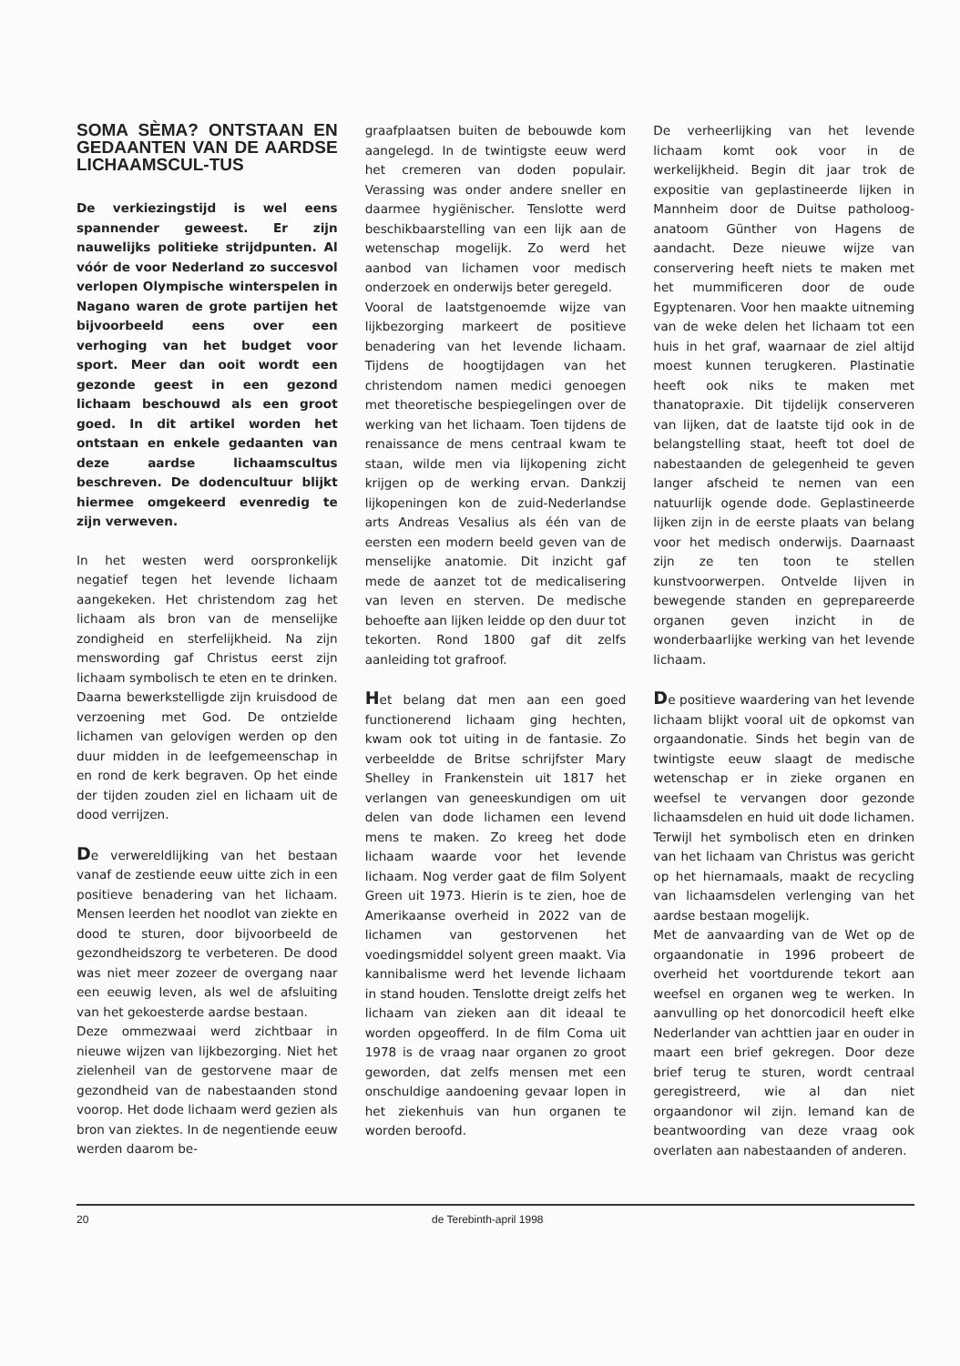SOMA SÈMA? ONTSTAAN EN GEDAANTEN VAN DE AARDSE LICHAAMSCUL-TUS
De verkiezingstijd is wel eens spannender geweest. Er zijn nauwelijks politieke strijdpunten. Al vóór de voor Nederland zo succesvol verlopen Olympische winterspelen in Nagano waren de grote partijen het bijvoorbeeld eens over een verhoging van het budget voor sport. Meer dan ooit wordt een gezonde geest in een gezond lichaam beschouwd als een groot goed. In dit artikel worden het ontstaan en enkele gedaanten van deze aardse lichaamscultus beschreven. De dodencultuur blijkt hiermee omgekeerd evenredig te zijn verweven.
In het westen werd oorspronkelijk negatief tegen het levende lichaam aangekeken. Het christendom zag het lichaam als bron van de menselijke zondigheid en sterfelijkheid. Na zijn menswording gaf Christus eerst zijn lichaam symbolisch te eten en te drinken. Daarna bewerkstelligde zijn kruisdood de verzoening met God. De ontzielde lichamen van gelovigen werden op den duur midden in de leefgemeenschap in en rond de kerk begraven. Op het einde der tijden zouden ziel en lichaam uit de dood verrijzen.
De verwereldlijking van het bestaan vanaf de zestiende eeuw uitte zich in een positieve benadering van het lichaam. Mensen leerden het noodlot van ziekte en dood te sturen, door bijvoorbeeld de gezondheidszorg te verbeteren. De dood was niet meer zozeer de overgang naar een eeuwig leven, als wel de afsluiting van het gekoesterde aardse bestaan.
Deze ommezwaai werd zichtbaar in nieuwe wijzen van lijkbezorging. Niet het zielenheil van de gestorvene maar de gezondheid van de nabestaanden stond voorop. Het dode lichaam werd gezien als bron van ziektes. In de negentiende eeuw werden daarom be-
graafplaatsen buiten de bebouwde kom aangelegd. In de twintigste eeuw werd het cremeren van doden populair. Verassing was onder andere sneller en daarmee hygiënischer. Tenslotte werd beschikbaarstelling van een lijk aan de wetenschap mogelijk. Zo werd het aanbod van lichamen voor medisch onderzoek en onderwijs beter geregeld.
Vooral de laatstgenoemde wijze van lijkbezorging markeert de positieve benadering van het levende lichaam. Tijdens de hoogtijdagen van het christendom namen medici genoegen met theoretische bespiegelingen over de werking van het lichaam. Toen tijdens de renaissance de mens centraal kwam te staan, wilde men via lijkopening zicht krijgen op de werking ervan. Dankzij lijkopeningen kon de zuid-Nederlandse arts Andreas Vesalius als één van de eersten een modern beeld geven van de menselijke anatomie. Dit inzicht gaf mede de aanzet tot de medicalisering van leven en sterven. De medische behoefte aan lijken leidde op den duur tot tekorten. Rond 1800 gaf dit zelfs aanleiding tot grafroof.
Het belang dat men aan een goed functionerend lichaam ging hechten, kwam ook tot uiting in de fantasie. Zo verbeeldde de Britse schrijfster Mary Shelley in Frankenstein uit 1817 het verlangen van geneeskundigen om uit delen van dode lichamen een levend mens te maken. Zo kreeg het dode lichaam waarde voor het levende lichaam. Nog verder gaat de film Solyent Green uit 1973. Hierin is te zien, hoe de Amerikaanse overheid in 2022 van de lichamen van gestorvenen het voedingsmiddel solyent green maakt. Via kannibalisme werd het levende lichaam in stand houden. Tenslotte dreigt zelfs het lichaam van zieken aan dit ideaal te worden opgeofferd. In de film Coma uit 1978 is de vraag naar organen zo groot geworden, dat zelfs mensen met een onschuldige aandoening gevaar lopen in het ziekenhuis van hun organen te worden beroofd.
De verheerlijking van het levende lichaam komt ook voor in de werkelijkheid. Begin dit jaar trok de expositie van geplastineerde lijken in Mannheim door de Duitse patholoog-anatoom Günther von Hagens de aandacht. Deze nieuwe wijze van conservering heeft niets te maken met het mummificeren door de oude Egyptenaren. Voor hen maakte uitneming van de weke delen het lichaam tot een huis in het graf, waarnaar de ziel altijd moest kunnen terugkeren. Plastinatie heeft ook niks te maken met thanatopraxie. Dit tijdelijk conserveren van lijken, dat de laatste tijd ook in de belangstelling staat, heeft tot doel de nabestaanden de gelegenheid te geven langer afscheid te nemen van een natuurlijk ogende dode. Geplastineerde lijken zijn in de eerste plaats van belang voor het medisch onderwijs. Daarnaast zijn ze ten toon te stellen kunstvoorwerpen. Ontvelde lijven in bewegende standen en geprepareerde organen geven inzicht in de wonderbaarlijke werking van het levende lichaam.
De positieve waardering van het levende lichaam blijkt vooral uit de opkomst van orgaandonatie. Sinds het begin van de twintigste eeuw slaagt de medische wetenschap er in zieke organen en weefsel te vervangen door gezonde lichaamsdelen en huid uit dode lichamen. Terwijl het symbolisch eten en drinken van het lichaam van Christus was gericht op het hiernamaals, maakt de recycling van lichaamsdelen verlenging van het aardse bestaan mogelijk.
Met de aanvaarding van de Wet op de orgaandonatie in 1996 probeert de overheid het voortdurende tekort aan weefsel en organen weg te werken. In aanvulling op het donorcodicil heeft elke Nederlander van achttien jaar en ouder in maart een brief gekregen. Door deze brief terug te sturen, wordt centraal geregistreerd, wie al dan niet orgaandonor wil zijn. Iemand kan de beantwoording van deze vraag ook overlaten aan nabestaanden of anderen.
20 de Terebinth-april 1998